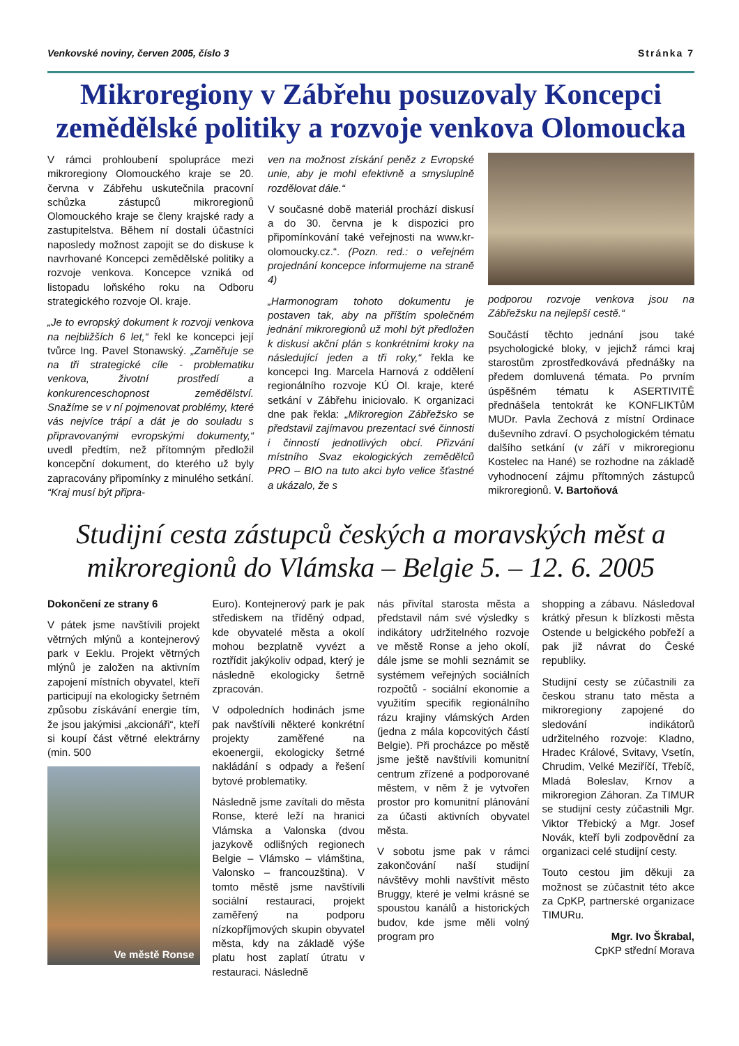Venkovské noviny, červen 2005, číslo 3 Stránka 7
Mikroregiony v Zábřehu posuzovaly Koncepci zemědělské politiky a rozvoje venkova Olomoucka
V rámci prohloubení spolupráce mezi mikroregiony Olomouckého kraje se 20. června v Zábřehu uskutečnila pracovní schůzka zástupců mikroregionů Olomouckého kraje se členy krajské rady a zastupitelstva. Během ní dostali účastníci naposledy možnost zapojit se do diskuse k navrhované Koncepci zemědělské politiky a rozvoje venkova. Koncepce vzniká od listopadu loňského roku na Odboru strategického rozvoje Ol. kraje.
„Je to evropský dokument k rozvoji venkova na nejbližších 6 let,“ řekl ke koncepci její tvůrce Ing. Pavel Stonawský. „Zaměřuje se na tři strategické cíle - problematiku venkova, životní prostředí a konkurenceschopnost zemědělství. Snažíme se v ní pojmenovat problémy, které vás nejvíce trápí a dát je do souladu s připravovanými evropskými dokumenty,“ uvedl předtím, než přítomným předložil koncepční dokument, do kterého už byly zapracovány připomínky z minulého setkání. “Kraj musí být připra-
ven na možnost získání peněz z Evropské unie, aby je mohl efektivně a smysluplně rozdělovat dále.“
V současné době materiál prochází diskusí a do 30. června je k dispozici pro připomínkování také veřejnosti na www.kr-olomoucky.cz.“. (Pozn. red.: o veřejném projednání koncepce informujeme na straně 4)
„Harmonogram tohoto dokumentu je postaven tak, aby na příštím společném jednání mikroregionů už mohl být předložen k diskusi akční plán s konkrétními kroky na následující jeden a tři roky,“ řekla ke koncepci Ing. Marcela Harnová z oddělení regionálního rozvoje KÚ Ol. kraje, které setkání v Zábřehu iniciovalo. K organizaci dne pak řekla: „Mikroregion Zábřežsko se představil zajímavou prezentací své činnosti i činností jednotlivých obcí. Přizvání místního Svaz ekologických zemědělců PRO – BIO na tuto akci bylo velice šťastné a ukázalo, že s
podporou rozvoje venkova jsou na Zábřežsku na nejlepší cestě.“
Součástí těchto jednání jsou také psychologické bloky, v jejichž rámci kraj starostům zprostředkovává přednášky na předem domluvená témata. Po prvním úspěšném tématu k ASERTIVITĚ přednášela tentokrát ke KONFLIKTůM MUDr. Pavla Zechová z místní Ordinace duševního zdraví. O psychologickém tématu dalšího setkání (v září v mikroregionu Kostelec na Hané) se rozhodne na základě vyhodnocení zájmu přítomných zástupců mikroregionů. V. Bartoňová
Studijní cesta zástupců českých a moravských měst a mikroregionů do Vlámska – Belgie 5. – 12. 6. 2005
Dokončení ze strany 6
V pátek jsme navštívili projekt větrných mlýnů a kontejnerový park v Eeklu. Projekt větrných mlýnů je založen na aktivním zapojení místních obyvatel, kteří participují na ekologicky šetrném způsobu získávání energie tím, že jsou jakýmisi „akcionáři“, kteří si koupí část větrné elektrárny (min. 500
Ve městě Ronse
Euro). Kontejnerový park je pak střediskem na tříděný odpad, kde obyvatelé města a okolí mohou bezplatně vyvézt a roztřídit jakýkoliv odpad, který je následně ekologicky šetrně zpracován.
V odpoledních hodinách jsme pak navštívili některé konkrétní projekty zaměřené na ekoenergii, ekologicky šetrné nakládání s odpady a řešení bytové problematiky.
Následně jsme zavítali do města Ronse, které leží na hranici Vlámska a Valonska (dvou jazykově odlišných regionech Belgie – Vlámsko – vlámština, Valonsko – francouzština). V tomto městě jsme navštívili sociální restauraci, projekt zaměřený na podporu nízkopříjmových skupin obyvatel města, kdy na základě výše platu host zaplatí útratu v restauraci. Následně
nás přivítal starosta města a představil nám své výsledky s indikátory udržitelného rozvoje ve městě Ronse a jeho okolí, dále jsme se mohli seznámit se systémem veřejných sociálních rozpočtů - sociální ekonomie a využitím specifik regionálního rázu krajiny vlámských Arden (jedna z mála kopcovitých částí Belgie). Při procházce po městě jsme ještě navštívili komunitní centrum zřízené a podporované městem, v něm ž je vytvořen prostor pro komunitní plánování za účasti aktivních obyvatel města.
V sobotu jsme pak v rámci zakončování naší studijní návštěvy mohli navštívit město Bruggy, které je velmi krásné se spoustou kanálů a historických budov, kde jsme měli volný program pro
shopping a zábavu. Následoval krátký přesun k blízkosti města Ostende u belgického pobřeží a pak již návrat do České republiky.
Studijní cesty se zúčastnili za českou stranu tato města a mikroregiony zapojené do sledování indikátorů udržitelného rozvoje: Kladno, Hradec Králové, Svitavy, Vsetín, Chrudim, Velké Meziříčí, Třebíč, Mladá Boleslav, Krnov a mikroregion Záhoran. Za TIMUR se studijní cesty zúčastnili Mgr. Viktor Třebický a Mgr. Josef Novák, kteří byli zodpovědní za organizaci celé studijní cesty.
Touto cestou jim děkuji za možnost se zúčastnit této akce za CpKP, partnerské organizace TIMURu.
Mgr. Ivo Škrabal,
CpKP střední Morava